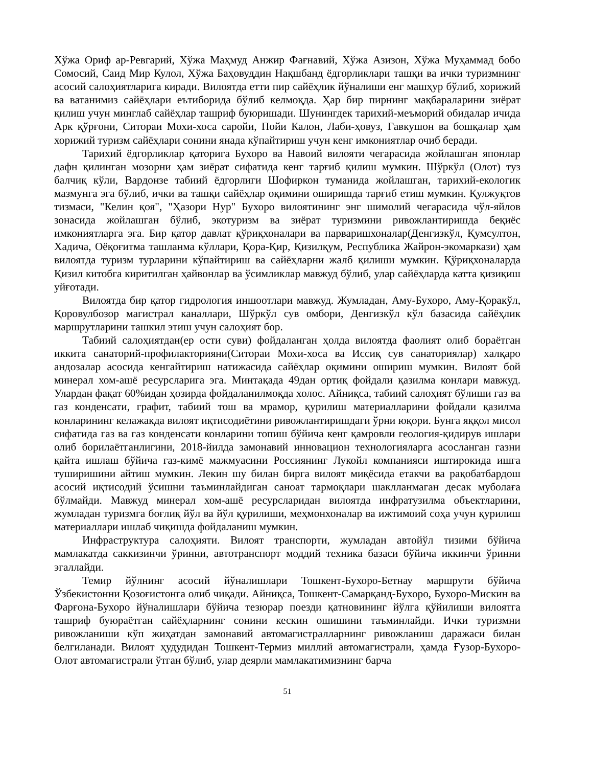Хўжа Ориф ар-Ревгарий, Хўжа Маҳмуд Анжир Фағнавий, Хўжа Азизон, Хўжа Муҳаммад бобо Сомосий, Саид Мир Кулол, Хўжа Баҳовуддин Нақшбанд ёдгорликлари ташқи ва ички туризмнинг асосий салоҳиятларига киради. Вилоятда етти пир сайёҳлик йўналиши енг машҳур бўлиб, хорижий ва ватанимиз сайёҳлари еътиборида бўлиб келмоқда. Ҳар бир пирнинг мақбараларини зиёрат қилиш учун минглаб сайёҳлар ташриф буюришади. Шунингдек тарихий-меъморий обидалар ичида Арк қўрғони, Ситораи Мохи-хоса саройи, Пойи Калон, Лаби-ҳовуз, Гавкушон ва бошқалар ҳам хорижий туризм сайёҳлари сонини янада кўпайтириш учун кенг имкониятлар очиб беради.
Тарихий ёдгорликлар қаторига Бухоро ва Навоий вилояти чегарасида жойлашган японлар дафн қилинган мозорни ҳам зиёрат сифатида кенг тарғиб қилиш мумкин. Шўркўл (Олот) туз балчиқ кўли, Вардонзе табиий ёдгорлиги Шофиркон туманида жойлашган, тарихий-екологик мазмунга эга бўлиб, ички ва ташқи сайёҳлар оқимини оширишда тарғиб етиш мумкин. Қулжуқтов тизмаси, "Келин қоя", "Ҳазори Нур" Бухоро вилоятининг энг шимолий чегарасида чўл-яйлов зонасида жойлашган бўлиб, экотуризм ва зиёрат туризмини ривожлантиришда беқиёс имкониятларга эга. Бир қатор давлат қўриқхоналари ва парваришхоналар(Денгизкўл, Қумсултон, Хадича, Оёқоғитма ташланма кўллари, Қора-Қир, Қизилқум, Республика Жайрон-экомаркази) ҳам вилоятда туризм турларини кўпайтириш ва сайёҳларни жалб қилиши мумкин. Қўриқхоналарда Қизил китобга киритилган ҳайвонлар ва ўсимликлар мавжуд бўлиб, улар сайёҳларда катта қизиқиш уйғотади.
Вилоятда бир қатор гидрология иншоотлари мавжуд. Жумладан, Аму-Бухоро, Аму-Қоракўл, Қоровулбозор магистрал каналлари, Шўркўл сув омбори, Денгизкўл кўл базасида сайёҳлик маршрутларини ташкил этиш учун салоҳият бор.
Табиий салоҳиятдан(ер ости суви) фойдаланган ҳолда вилоятда фаолият олиб бораётган иккита санаторий-профилакторияни(Ситораи Мохи-хоса ва Иссиқ сув санаториялар) халқаро андозалар асосида кенгайтириш натижасида сайёҳлар оқимини ошириш мумкин. Вилоят бой минерал хом-ашё ресурсларига эга. Минтақада 49дан ортиқ фойдали қазилма конлари мавжуд. Улардан фақат 60%идан ҳозирда фойдаланилмоқда холос. Айниқса, табиий салоҳият бўлиши газ ва газ конденсати, графит, табиий тош ва мрамор, қурилиш материалларини фойдали қазилма конларининг келажакда вилоят иқтисодиётини ривожлантиришдаги ўрни юқори. Бунга яққол мисол сифатида газ ва газ конденсати конларини топиш бўйича кенг қамровли геология-қидирув ишлари олиб борилаётганлигини, 2018-йилда замонавий инновацион технологияларга асосланган газни қайта ишлаш бўйича газ-кимё мажмуасини Россиянинг Лукойл компанияси иштирокида ишга туширишини айтиш мумкин. Лекин шу билан бирга вилоят миқёсида етакчи ва рақобатбардош асосий иқтисодий ўсишни таъминлайдиган саноат тармоқлари шаклланмаган десак муболаға бўлмайди. Мавжуд минерал хом-ашё ресурсларидан вилоятда инфратузилма объектларини, жумладан туризмга боғлиқ йўл ва йўл қурилиши, меҳмонхоналар ва ижтимоий соҳа учун қурилиш материаллари ишлаб чиқишда фойдаланиш мумкин.
Инфраструктура салоҳияти. Вилоят транспорти, жумладан автойўл тизими бўйича мамлакатда саккизинчи ўринни, автотранспорт моддий техника базаси бўйича иккинчи ўринни эгаллайди.
Темир йўлнинг асосий йўналишлари Тошкент-Бухоро-Бетнау маршрути бўйича Ўзбекистонни Қозоғистонга олиб чиқади. Айниқса, Тошкент-Самарқанд-Бухоро, Бухоро-Мискин ва Фарғона-Бухоро йўналишлари бўйича тезюрар поезди қатновининг йўлга қўйилиши вилоятга ташриф буюраётган сайёҳларнинг сонини кескин ошишини таъминлайди. Ички туризмни ривожланиши кўп жиҳатдан замонавий автомагистралларнинг ривожланиш даражаси билан белгиланади. Вилоят ҳудудидан Тошкент-Термиз миллий автомагистрали, ҳамда Ғузор-Бухоро-Олот автомагистрали ўтган бўлиб, улар деярли мамлакатимизнинг барча
51